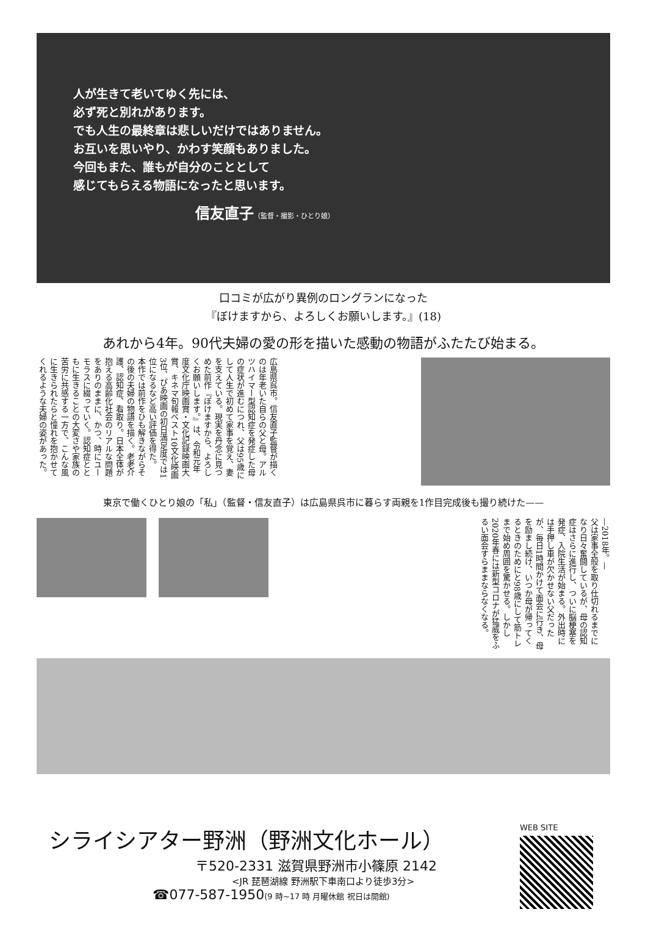人が生きて老いてゆく先には、
必ず死と別れがあります。
でも人生の最終章は悲しいだけではありません。
お互いを思いやり、かわす笑顔もありました。
今回もまた、誰もが自分のこととして
感じてもらえる物語になったと思います。
信友直子（監督・撮影・ひとり娘）
口コミが広がり異例のロングランになった
『ぼけますから、よろしくお願いします。』(18)
あれから4年。90代夫婦の愛の形を描いた感動の物語がふたたび始まる。
広島県呉市。信友直子監督が描くのは年老いた自らの父と母。アルツハイマー型認知症を発症した母の症状が進むにつれ、父は95歳にして人生で初めて家事を覚え、妻を支えている。現実を丹念に見つめた前作『ぼけますから、よろしくお願いします。』は、令和元年度文化庁映画賞・文化記録映画大賞、キネマ旬報ベスト10文化映画3位、ぴあ映画の初日満足度では1位になるなど高い評価を得た。
本作では前作をひも解きながらその後の夫婦の物語を描く。老老介護、認知症、看取り。日本全体が抱える高齢化社会のリアルな問題をありのままに、かつ、時にユーモラスに綴っていく。認知症とともに生きることの大変さや家族の苦労に共感する一方で、こんな風に生きられたらと憧れを抱かせてくれるような夫婦の姿があった。
東京で働くひとり娘の「私」（監督・信友直子）は広島県呉市に暮らす両親を1作目完成後も撮り続けた——
—2018年。—
父は家事全般を取り仕切れるまでになり日々奮闘しているが、母の認知症はさらに進行し、ついに脳梗塞を発症、入院生活が始まる。外出時には手押し車が欠かせない父だったが、毎日1時間かけて面会に行き、母を励まし続け、いつか母が帰ってくるときのためにと98歳にして筋トレまで始め周囲を驚かせる。しかし2020年春には新型コロナが猛威をふるい面会すらままならなくなる。
シライシアター野洲（野洲文化ホール）
〒520-2331 滋賀県野洲市小篠原 2142
<JR 琵琶湖線 野洲駅下車南口より徒歩3分>
☎077-587-1950(9 時~17 時 月曜休館 祝日は開館)
WEB SITE